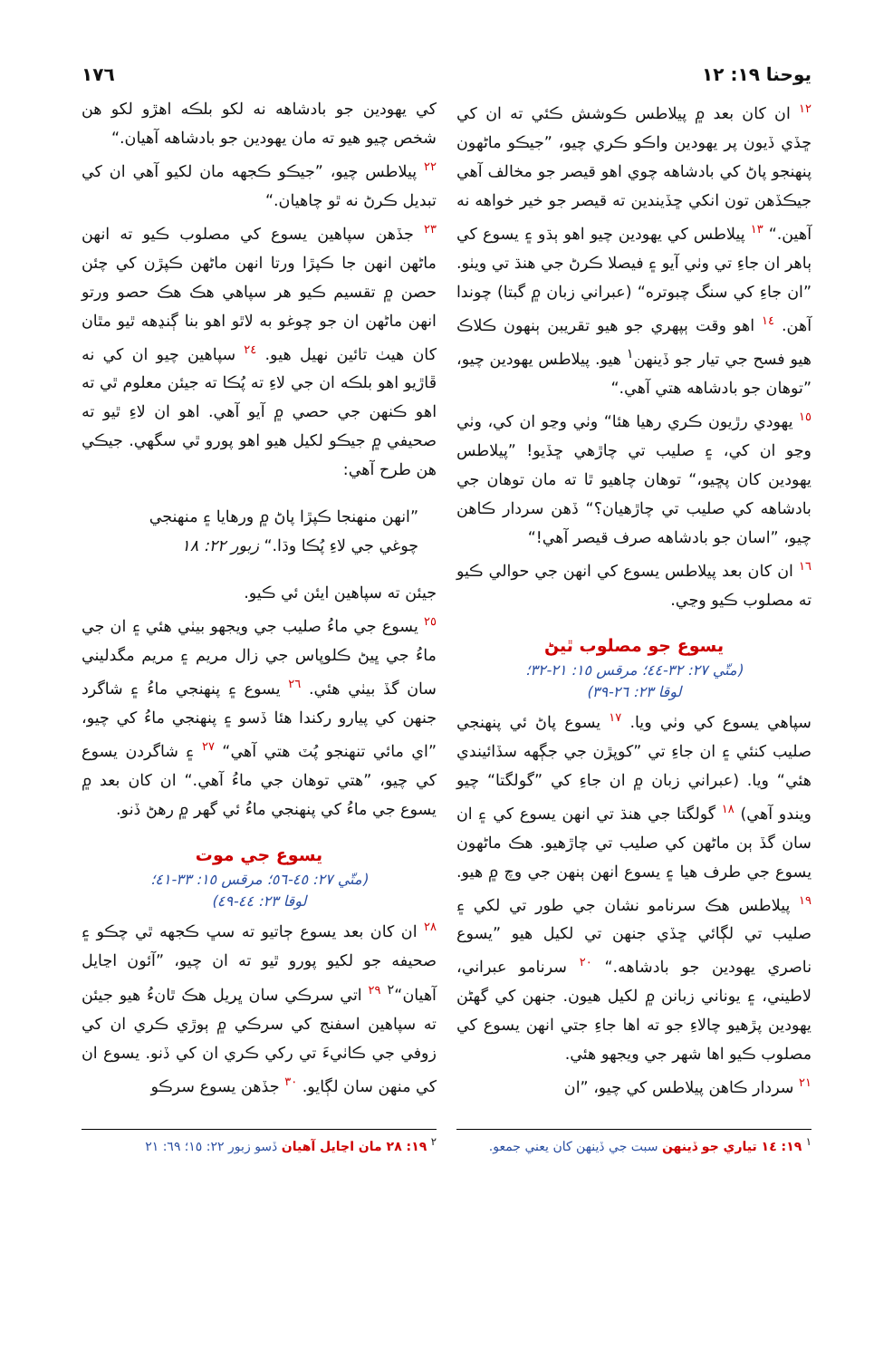يوحنا ١٩: ١٢ ١٧٦
١٢ ان کان بعد ۾ پيلاطس ڪوشش ڪئي ته ان کي ڇڏي ڏيون پر يهودين واڪو ڪري چيو، ”جيڪو ماڻهون پنهنجو پاڻ کي بادشاهه چوي اهو قيصر جو مخالف آهي جيڪڏهن تون انکي ڇڏيندين ته قيصر جو خير خواهه نه آهين.“ ١٣ پيلاطس کي يهودين چيو اهو ٻڌو ۽ يسوع کي ٻاهر ان جاءِ تي وٺي آيو ۽ فيصلا ڪرڻ جي هنڌ تي ويٺو. ”ان جاءِ کي سنگ چبوتره“ (عبراني زبان ۾ گبتا) چوندا آهن. ١٤ اهو وقت ٻپهري جو هيو تقريبن ٻنهون ڪلاڪ هيو فسح جي تيار جو ڏينهن<sup>١</sup> هيو. پيلاطس يهودين چيو، ”توهان جو بادشاهه هتي آهي.“
١٥ يهودي رڙيون ڪري رهيا هئا“ وٺي وڃو ان کي، وٺي وڃو ان کي، ۽ صليب تي چاڙهي ڇڏيو! ”پيلاطس يهودين کان پڇيو،“ توهان چاهيو ٿا ته مان توهان جي بادشاهه کي صليب تي چاڙهيان؟“ ڏهن سردار ڪاهن چيو، ”اسان جو بادشاهه صرف قيصر آهي!“
١٦ ان کان بعد پيلاطس يسوع کي انهن جي حوالي ڪيو ته مصلوب ڪيو وڃي.
يسوع جو مصلوب ٿيڻ
(متّي ٢٧: ٣٢-٤٤؛ مرقس ١٥: ٢١-٣٢؛
لوقا ٢٣: ٢٦-٣٩)
سپاهي يسوع کي وٺي ويا. ١٧ يسوع پاڻ ئي پنهنجي صليب کنئي ۽ ان جاءِ تي ”کوپڙن جي جڳهه سڏائيندي هئي“ ويا. (عبراني زبان ۾ ان جاءِ کي ”گولگتا“ چيو ويندو آهي) ١٨ گولگتا جي هنڌ تي انهن يسوع کي ۽ ان سان گڏ ٻن ماڻهن کي صليب تي چاڙهيو. هڪ ماڻهون يسوع جي طرف هيا ۽ يسوع انهن ٻنهن جي وچ ۾ هيو. ١٩ پيلاطس هڪ سرنامو نشان جي طور تي لکي ۽ صليب تي لڳائي ڇڏي جنهن تي لکيل هيو ”يسوع ناصري يهودين جو بادشاهه.“ ٢٠ سرنامو عبراني، لاطيني، ۽ يوناني زبانن ۾ لکيل هيون. جنهن کي گهڻن يهودين پڙهيو چالاءِ جو ته اها جاءِ جتي انهن يسوع کي مصلوب ڪيو اها شهر جي ويجهو هئي.
٢١ سردار ڪاهن پيلاطس کي چيو، ”ان
کي يهودين جو بادشاهه نه لکو بلڪه اهڙو لکو هن شخص چيو هيو ته مان يهودين جو بادشاهه آهيان.“
٢٢ پيلاطس چيو، ”جيڪو ڪجهه مان لکيو آهي ان کي تبديل ڪرڻ نه ٿو چاهيان.“
٢٣ جڏهن سپاهين يسوع کي مصلوب ڪيو ته انهن ماڻهن انهن جا ڪپڙا ورتا انهن ماڻهن ڪپڙن کي چئن حصن ۾ تقسيم ڪيو هر سپاهي هڪ هڪ حصو ورتو انهن ماڻهن ان جو چوغو به لاٿو اهو بنا ڳنڍهه ٿيو مٿان کان هيٺ تائين نهيل هيو. ٢٤ سپاهين چيو ان کي نه ڦاڙيو اهو بلڪه ان جي لاءِ ته پُڪا ته جيئن معلوم ٿي ته اهو ڪنهن جي حصي ۾ آيو آهي. اهو ان لاءِ ٿيو ته صحيفي ۾ جيڪو لکيل هيو اهو پورو ٿي سگهي. جيڪي هن طرح آهي:
”انهن منهنجا ڪپڙا پاڻ ۾ ورهايا ۽ منهنجي
چوغي جي لاءِ پُڪا وڌا.“ زبور ٢٢: ١٨
جيئن ته سپاهين ايئن ئي ڪيو.
٢٥ يسوع جي ماءُ صليب جي ويجهو بيٺي هئي ۽ ان جي ماءُ جي ڀيڻ ڪلوپاس جي زال مريم ۽ مريم مگدليني سان گڏ بيٺي هئي. ٢٦ يسوع ۽ پنهنجي ماءُ ۽ شاگرد جنهن کي پيارو رکندا هئا ڏسو ۽ پنهنجي ماءُ کي چيو، ”اي مائي تنهنجو پُٽ هتي آهي“ ٢٧ ۽ شاگردن يسوع کي چيو، ”هتي توهان جي ماءُ آهي.“ ان کان بعد ۾ يسوع جي ماءُ کي پنهنجي ماءُ ئي گهر ۾ رهڻ ڏنو.
يسوع جي موت
(متّي ٢٧: ٤٥-٥٦؛ مرقس ١٥: ٣٣-٤١؛
لوقا ٢٣: ٤٤-٤٩)
٢٨ ان کان بعد يسوع ڄاتيو ته سڀ ڪجهه ٿي چڪو ۽ صحيفه جو لکيو پورو ٿيو ته ان چيو، ”آئون اڃايل آهيان“<sup>٢</sup> ٢٩ اتي سرڪي سان ڀريل هڪ ٿانءُ هيو جيئن ته سپاهين اسفنج کي سرڪي ۾ ٻوڙي ڪري ان کي زوفي جي ڪاٺيءَ تي رکي ڪري ان کي ڏنو. يسوع ان کي منهن سان لڳايو. ٣٠ جڏهن يسوع سرڪو
<sup>١</sup> ١٩: ١٤ تياري جو ڏينهن سبت جي ڏينهن کان يعني جمعو.
<sup>٢</sup> ١٩: ٢٨ مان اڃايل آهيان ڏسو زبور ٢٢: ١٥؛ ٦٩: ٢١